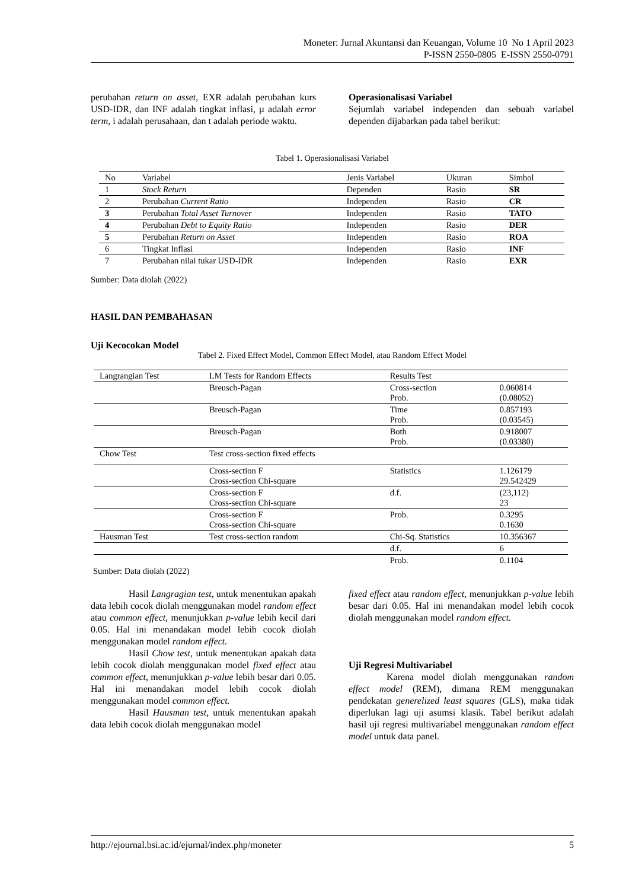Moneter: Jurnal Akuntansi dan Keuangan, Volume 10 No 1 April 2023
P-ISSN 2550-0805 E-ISSN 2550-0791
perubahan return on asset, EXR adalah perubahan kurs USD-IDR, dan INF adalah tingkat inflasi, µ adalah error term, i adalah perusahaan, dan t adalah periode waktu.
Operasionalisasi Variabel
Sejumlah variabel independen dan sebuah variabel dependen dijabarkan pada tabel berikut:
Tabel 1. Operasionalisasi Variabel
| No | Variabel | Jenis Variabel | Ukuran | Simbol |
| --- | --- | --- | --- | --- |
| 1 | Stock Return | Dependen | Rasio | SR |
| 2 | Perubahan Current Ratio | Independen | Rasio | CR |
| 3 | Perubahan Total Asset Turnover | Independen | Rasio | TATO |
| 4 | Perubahan Debt to Equity Ratio | Independen | Rasio | DER |
| 5 | Perubahan Return on Asset | Independen | Rasio | ROA |
| 6 | Tingkat Inflasi | Independen | Rasio | INF |
| 7 | Perubahan nilai tukar USD-IDR | Independen | Rasio | EXR |
Sumber: Data diolah (2022)
HASIL DAN PEMBAHASAN
Uji Kecocokan Model
Tabel 2. Fixed Effect Model, Common Effect Model, atau Random Effect Model
| Langrangian Test | LM Tests for Random Effects | Results Test | |
| --- | --- | --- | --- |
| | Breusch-Pagan | Cross-section Prob. | 0.060814 (0.08052) |
| | Breusch-Pagan | Time Prob. | 0.857193 (0.03545) |
| | Breusch-Pagan | Both Prob. | 0.918007 (0.03380) |
| Chow Test | Test cross-section fixed effects | | |
| | Cross-section F Cross-section Chi-square | Statistics | 1.126179 29.542429 |
| | Cross-section F Cross-section Chi-square | d.f. | (23,112) 23 |
| | Cross-section F Cross-section Chi-square | Prob. | 0.3295 0.1630 |
| Hausman Test | Test cross-section random | Chi-Sq. Statistics | 10.356367 |
| | | d.f. | 6 |
| | | Prob. | 0.1104 |
Sumber: Data diolah (2022)
Hasil Langragian test, untuk menentukan apakah data lebih cocok diolah menggunakan model random effect atau common effect, menunjukkan p-value lebih kecil dari 0.05. Hal ini menandakan model lebih cocok diolah menggunakan model random effect.
Hasil Chow test, untuk menentukan apakah data lebih cocok diolah menggunakan model fixed effect atau common effect, menunjukkan p-value lebih besar dari 0.05. Hal ini menandakan model lebih cocok diolah menggunakan model common effect.
Hasil Hausman test, untuk menentukan apakah data lebih cocok diolah menggunakan model
fixed effect atau random effect, menunjukkan p-value lebih besar dari 0.05. Hal ini menandakan model lebih cocok diolah menggunakan model random effect.
Uji Regresi Multivariabel
Karena model diolah menggunakan random effect model (REM), dimana REM menggunakan pendekatan generelized least squares (GLS), maka tidak diperlukan lagi uji asumsi klasik. Tabel berikut adalah hasil uji regresi multivariabel menggunakan random effect model untuk data panel.
http://ejournal.bsi.ac.id/ejurnal/index.php/moneter 5